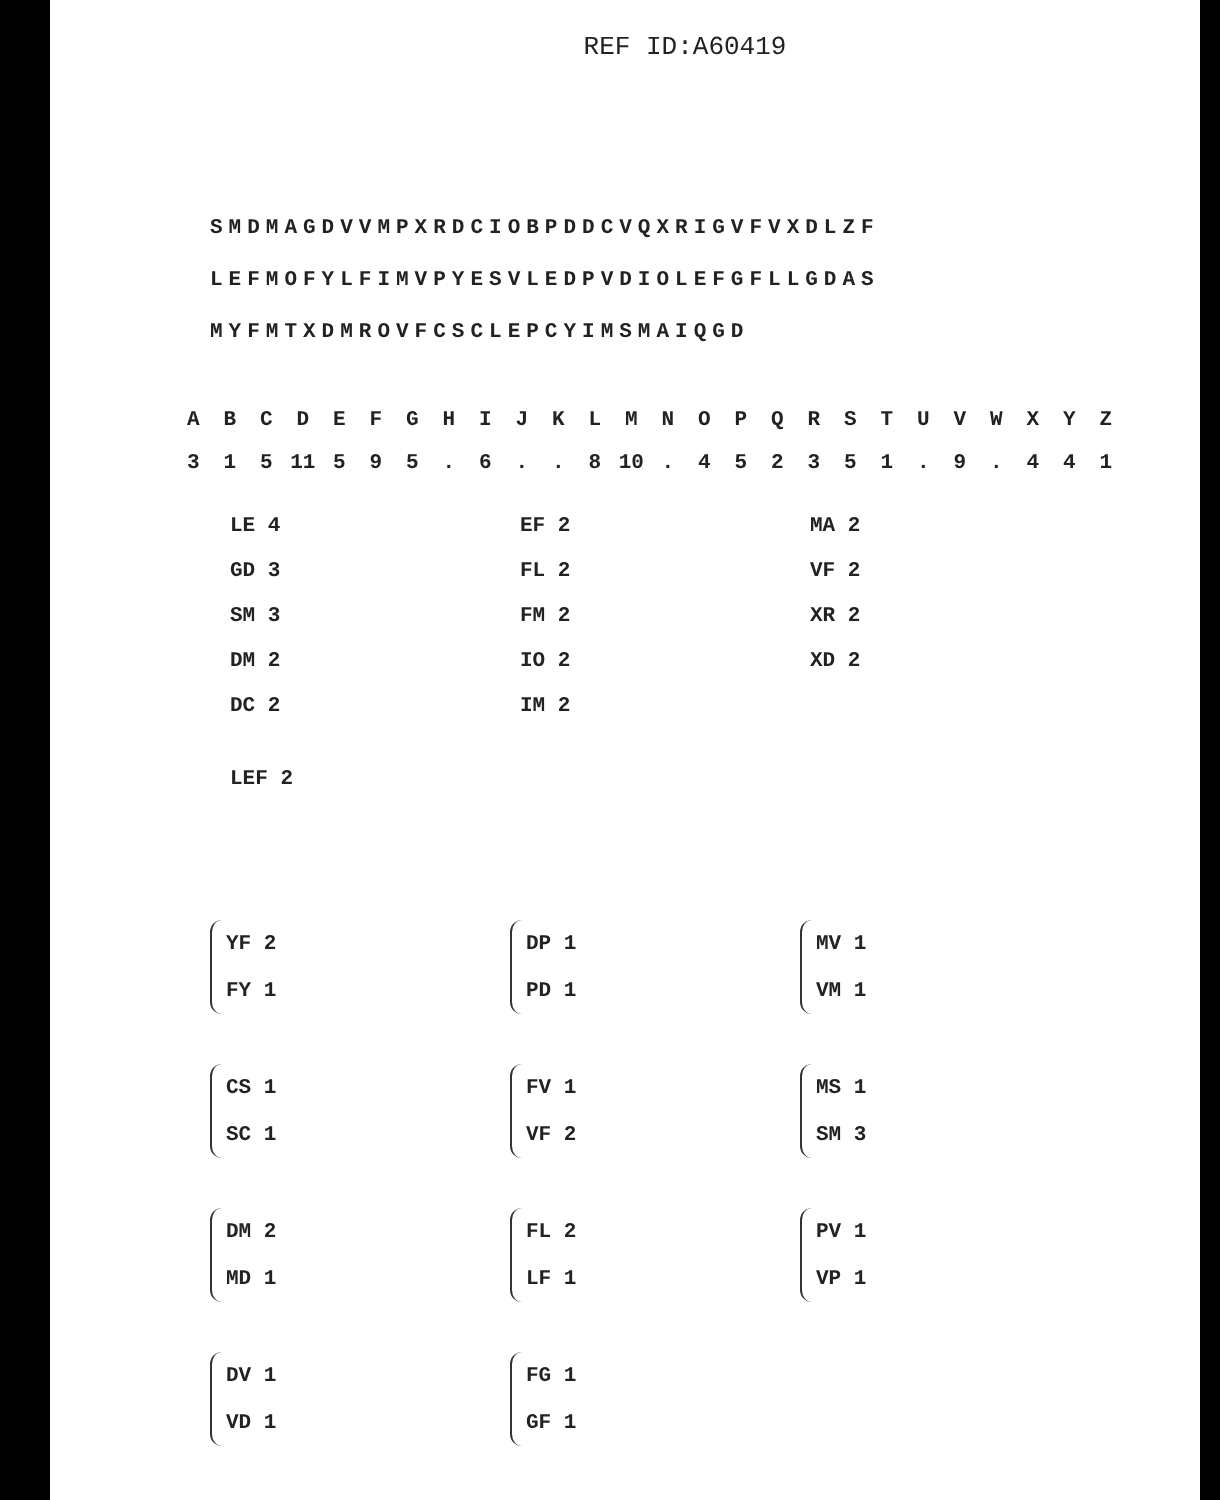REF ID:A60419
SMDMAGDVVMPXRDCIOBPDDCVQXRIGVFVXDLZF
LEFMOFYLFIMVPYESVLEDPVDIOLEFGFLLGDAS
MYFMTXDMROVFCSCLEPCYIMSMAIQGD
| A | B | C | D | E | F | G | H | I | J | K | L | M | N | O | P | Q | R | S | T | U | V | W | X | Y | Z |
| 3 | 1 | 5 | 11 | 5 | 9 | 5 | . | 6 | . | . | 8 | 10 | . | 4 | 5 | 2 | 3 | 5 | 1 | . | 9 | . | 4 | 4 | 1 |
LE 4
EF 2
MA 2
GD 3
FL 2
VF 2
SM 3
FM 2
XR 2
DM 2
IO 2
XD 2
DC 2
IM 2
LEF 2
YF 2
FY 1
DP 1
PD 1
MV 1
VM 1
CS 1
SC 1
FV 1
VF 2
MS 1
SM 3
DM 2
MD 1
FL 2
LF 1
PV 1
VP 1
DV 1
VD 1
FG 1
GF 1